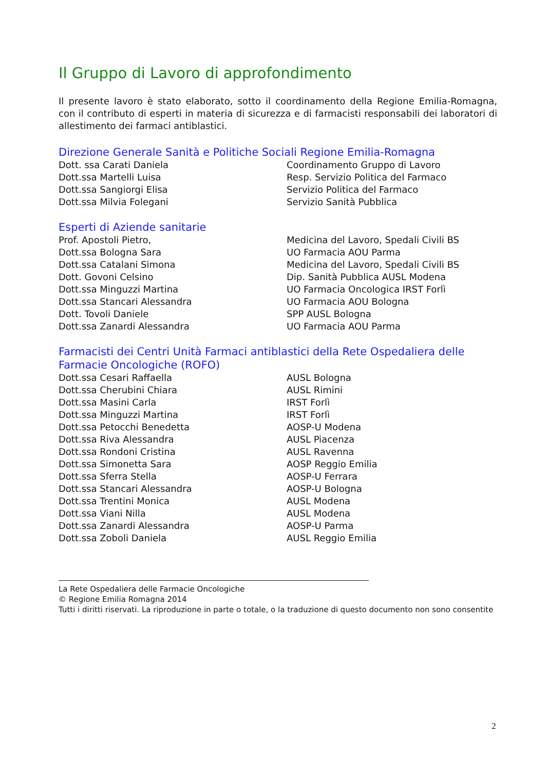Il Gruppo di Lavoro di approfondimento
Il presente lavoro è stato elaborato, sotto il coordinamento della Regione Emilia-Romagna, con il contributo di esperti in materia di sicurezza e di farmacisti responsabili dei laboratori di allestimento dei farmaci antiblastici.
Direzione Generale Sanità e Politiche Sociali Regione Emilia-Romagna
| Dott. ssa Carati Daniela | Coordinamento Gruppo di Lavoro |
| Dott.ssa Martelli Luisa | Resp. Servizio Politica del Farmaco |
| Dott.ssa Sangiorgi Elisa | Servizio Politica del Farmaco |
| Dott.ssa Milvia Folegani | Servizio Sanità Pubblica |
Esperti di Aziende sanitarie
| Prof. Apostoli Pietro, | Medicina del Lavoro, Spedali Civili BS |
| Dott.ssa Bologna Sara | UO Farmacia AOU Parma |
| Dott.ssa Catalani Simona | Medicina del Lavoro, Spedali Civili BS |
| Dott. Govoni Celsino | Dip. Sanità Pubblica AUSL Modena |
| Dott.ssa Minguzzi Martina | UO Farmacia Oncologica IRST Forlì |
| Dott.ssa Stancari Alessandra | UO Farmacia AOU Bologna |
| Dott. Tovoli Daniele | SPP AUSL Bologna |
| Dott.ssa Zanardi Alessandra | UO Farmacia AOU Parma |
Farmacisti dei Centri Unità Farmaci antiblastici della Rete Ospedaliera delle Farmacie Oncologiche (ROFO)
| Dott.ssa Cesari Raffaella | AUSL Bologna |
| Dott.ssa Cherubini Chiara | AUSL Rimini |
| Dott.ssa Masini Carla | IRST Forlì |
| Dott.ssa Minguzzi Martina | IRST Forlì |
| Dott.ssa Petocchi Benedetta | AOSP-U Modena |
| Dott.ssa Riva Alessandra | AUSL Piacenza |
| Dott.ssa Rondoni Cristina | AUSL Ravenna |
| Dott.ssa Simonetta Sara | AOSP Reggio Emilia |
| Dott.ssa Sferra Stella | AOSP-U Ferrara |
| Dott.ssa Stancari Alessandra | AOSP-U Bologna |
| Dott.ssa Trentini Monica | AUSL Modena |
| Dott.ssa Viani Nilla | AUSL Modena |
| Dott.ssa Zanardi Alessandra | AOSP-U Parma |
| Dott.ssa Zoboli Daniela | AUSL Reggio Emilia |
La Rete Ospedaliera delle Farmacie Oncologiche
© Regione Emilia Romagna 2014
Tutti i diritti riservati. La riproduzione in parte o totale, o la traduzione di questo documento non sono consentite
2